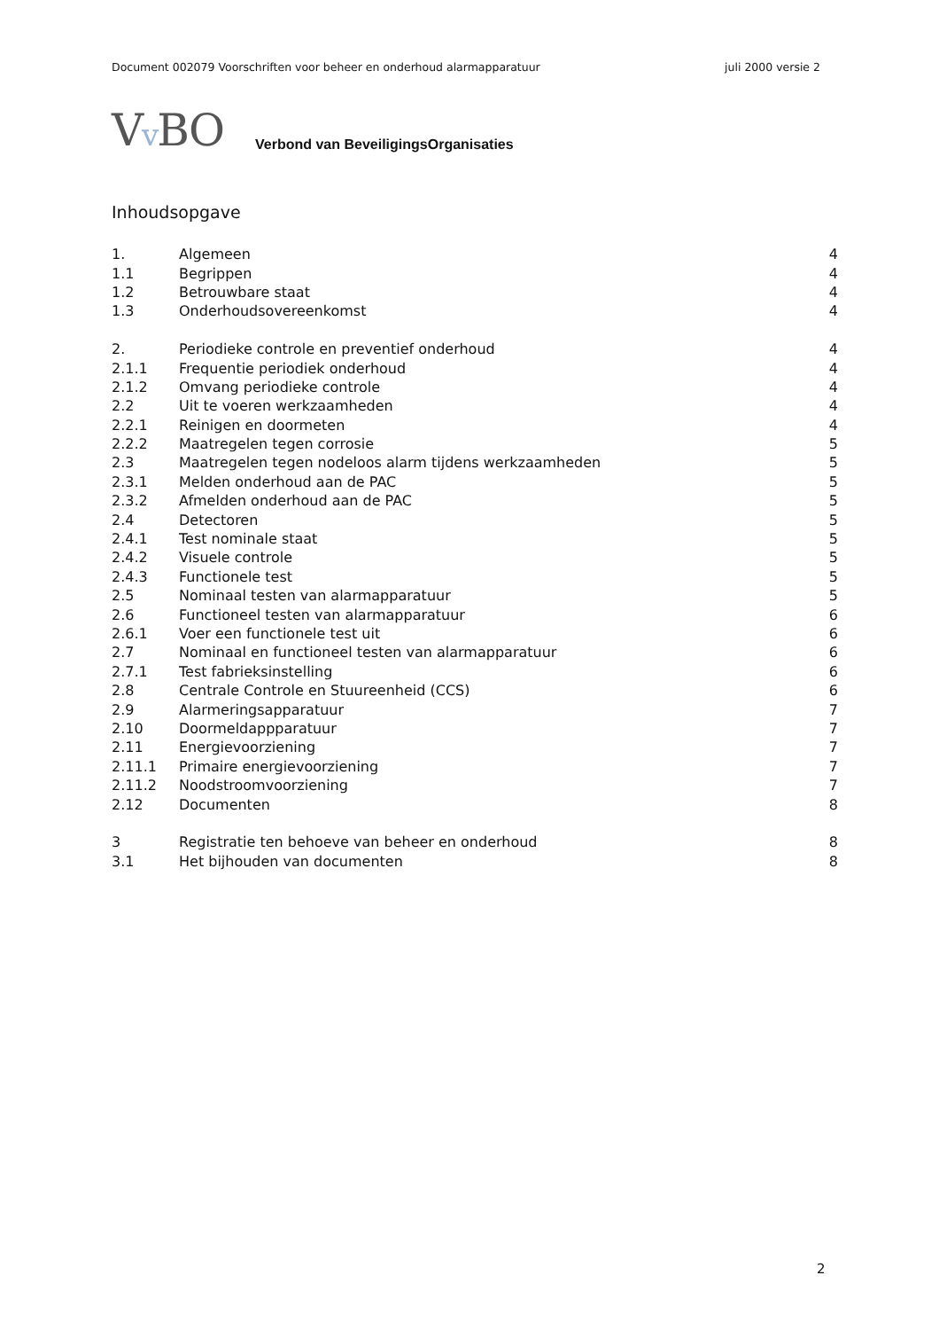Document 002079 Voorschriften voor beheer en onderhoud alarmapparatuur juli 2000 versie 2
Vv BO
Verbond van BeveiligingsOrganisaties
Inhoudsopgave
| 1. | Algemeen | 4 |
| 1.1 | Begrippen | 4 |
| 1.2 | Betrouwbare staat | 4 |
| 1.3 | Onderhoudsovereenkomst | 4 |
| 2. | Periodieke controle en preventief onderhoud | 4 |
| 2.1.1 | Frequentie periodiek onderhoud | 4 |
| 2.1.2 | Omvang periodieke controle | 4 |
| 2.2 | Uit te voeren werkzaamheden | 4 |
| 2.2.1 | Reinigen en doormeten | 4 |
| 2.2.2 | Maatregelen tegen corrosie | 5 |
| 2.3 | Maatregelen tegen nodeloos alarm tijdens werkzaamheden | 5 |
| 2.3.1 | Melden onderhoud aan de PAC | 5 |
| 2.3.2 | Afmelden onderhoud aan de PAC | 5 |
| 2.4 | Detectoren | 5 |
| 2.4.1 | Test nominale staat | 5 |
| 2.4.2 | Visuele controle | 5 |
| 2.4.3 | Functionele test | 5 |
| 2.5 | Nominaal testen van alarmapparatuur | 5 |
| 2.6 | Functioneel testen van alarmapparatuur | 6 |
| 2.6.1 | Voer een functionele test uit | 6 |
| 2.7 | Nominaal en functioneel testen van alarmapparatuur | 6 |
| 2.7.1 | Test fabrieksinstelling | 6 |
| 2.8 | Centrale Controle en Stuureenheid (CCS) | 6 |
| 2.9 | Alarmeringsapparatuur | 7 |
| 2.10 | Doormeldappparatuur | 7 |
| 2.11 | Energievoorziening | 7 |
| 2.11.1 | Primaire energievoorziening | 7 |
| 2.11.2 | Noodstroomvoorziening | 7 |
| 2.12 | Documenten | 8 |
| 3 | Registratie ten behoeve van beheer en onderhoud | 8 |
| 3.1 | Het bijhouden van documenten | 8 |
2